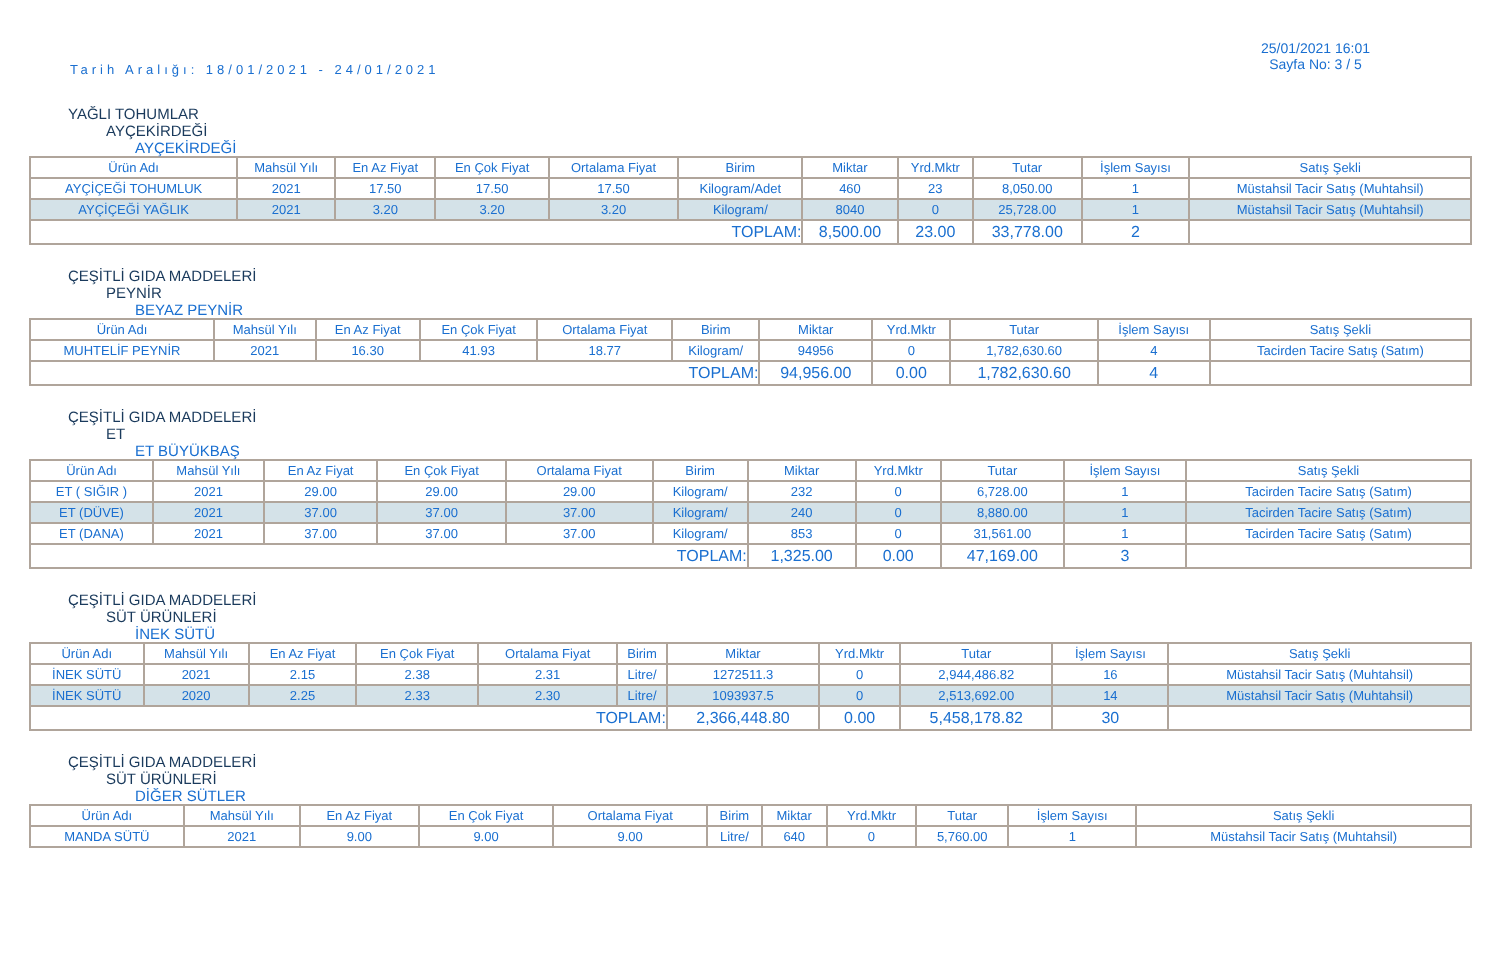Tarih Aralığı: 18/01/2021 - 24/01/2021
25/01/2021 16:01
Sayfa No: 3 / 5
YAĞLI TOHUMLAR
AYÇEKİRDEĞİ
AYÇEKİRDEĞİ
| Ürün Adı | Mahsül Yılı | En Az Fiyat | En Çok Fiyat | Ortalama Fiyat | Birim | Miktar | Yrd.Mktr | Tutar | İşlem Sayısı | Satış Şekli |
| AYÇİÇEĞİ TOHUMLUK | 2021 | 17.50 | 17.50 | 17.50 | Kilogram/Adet | 460 | 23 | 8,050.00 | 1 | Müstahsil Tacir Satış (Muhtahsil) |
| AYÇİÇEĞİ YAĞLIK | 2021 | 3.20 | 3.20 | 3.20 | Kilogram/ | 8040 | 0 | 25,728.00 | 1 | Müstahsil Tacir Satış (Muhtahsil) |
| TOPLAM: | | | | | | 8,500.00 | 23.00 | 33,778.00 | 2 | |
ÇEŞİTLİ GIDA MADDELERİ
PEYNİR
BEYAZ PEYNİR
| Ürün Adı | Mahsül Yılı | En Az Fiyat | En Çok Fiyat | Ortalama Fiyat | Birim | Miktar | Yrd.Mktr | Tutar | İşlem Sayısı | Satış Şekli |
| MUHTELİF PEYNİR | 2021 | 16.30 | 41.93 | 18.77 | Kilogram/ | 94956 | 0 | 1,782,630.60 | 4 | Tacirden Tacire Satış (Satım) |
| TOPLAM: | | | | | | 94,956.00 | 0.00 | 1,782,630.60 | 4 | |
ÇEŞİTLİ GIDA MADDELERİ
ET
ET BÜYÜKBAŞ
| Ürün Adı | Mahsül Yılı | En Az Fiyat | En Çok Fiyat | Ortalama Fiyat | Birim | Miktar | Yrd.Mktr | Tutar | İşlem Sayısı | Satış Şekli |
| ET ( SIĞIR ) | 2021 | 29.00 | 29.00 | 29.00 | Kilogram/ | 232 | 0 | 6,728.00 | 1 | Tacirden Tacire Satış (Satım) |
| ET (DÜVE) | 2021 | 37.00 | 37.00 | 37.00 | Kilogram/ | 240 | 0 | 8,880.00 | 1 | Tacirden Tacire Satış (Satım) |
| ET (DANA) | 2021 | 37.00 | 37.00 | 37.00 | Kilogram/ | 853 | 0 | 31,561.00 | 1 | Tacirden Tacire Satış (Satım) |
| TOPLAM: | | | | | | 1,325.00 | 0.00 | 47,169.00 | 3 | |
ÇEŞİTLİ GIDA MADDELERİ
SÜT ÜRÜNLERİ
İNEK SÜTÜ
| Ürün Adı | Mahsül Yılı | En Az Fiyat | En Çok Fiyat | Ortalama Fiyat | Birim | Miktar | Yrd.Mktr | Tutar | İşlem Sayısı | Satış Şekli |
| İNEK SÜTÜ | 2021 | 2.15 | 2.38 | 2.31 | Litre/ | 1272511.3 | 0 | 2,944,486.82 | 16 | Müstahsil Tacir Satış (Muhtahsil) |
| İNEK SÜTÜ | 2020 | 2.25 | 2.33 | 2.30 | Litre/ | 1093937.5 | 0 | 2,513,692.00 | 14 | Müstahsil Tacir Satış (Muhtahsil) |
| TOPLAM: | | | | | | 2,366,448.80 | 0.00 | 5,458,178.82 | 30 | |
ÇEŞİTLİ GIDA MADDELERİ
SÜT ÜRÜNLERİ
DİĞER SÜTLER
| Ürün Adı | Mahsül Yılı | En Az Fiyat | En Çok Fiyat | Ortalama Fiyat | Birim | Miktar | Yrd.Mktr | Tutar | İşlem Sayısı | Satış Şekli |
| MANDA SÜTÜ | 2021 | 9.00 | 9.00 | 9.00 | Litre/ | 640 | 0 | 5,760.00 | 1 | Müstahsil Tacir Satış (Muhtahsil) |